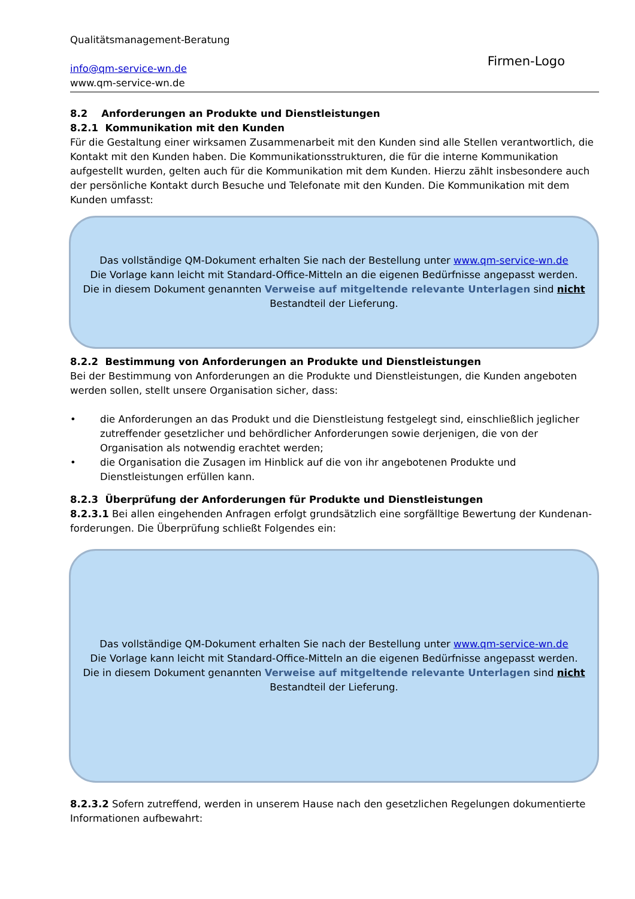Qualitätsmanagement-Beratung
info@qm-service-wn.de
www.qm-service-wn.de
Firmen-Logo
8.2 Anforderungen an Produkte und Dienstleistungen
8.2.1 Kommunikation mit den Kunden
Für die Gestaltung einer wirksamen Zusammenarbeit mit den Kunden sind alle Stellen verantwortlich, die Kontakt mit den Kunden haben. Die Kommunikationsstrukturen, die für die interne Kommunikation aufgestellt wurden, gelten auch für die Kommunikation mit dem Kunden. Hierzu zählt insbesondere auch der persönliche Kontakt durch Besuche und Telefonate mit den Kunden. Die Kommunikation mit dem Kunden umfasst:
Das vollständige QM-Dokument erhalten Sie nach der Bestellung unter www.qm-service-wn.de
Die Vorlage kann leicht mit Standard-Office-Mitteln an die eigenen Bedürfnisse angepasst werden.
Die in diesem Dokument genannten Verweise auf mitgeltende relevante Unterlagen sind nicht
Bestandteil der Lieferung.
8.2.2 Bestimmung von Anforderungen an Produkte und Dienstleistungen
Bei der Bestimmung von Anforderungen an die Produkte und Dienstleistungen, die Kunden angeboten werden sollen, stellt unsere Organisation sicher, dass:
• die Anforderungen an das Produkt und die Dienstleistung festgelegt sind, einschließlich jeglicher zutreffender gesetzlicher und behördlicher Anforderungen sowie derjenigen, die von der Organisation als notwendig erachtet werden;
• die Organisation die Zusagen im Hinblick auf die von ihr angebotenen Produkte und Dienstleistungen erfüllen kann.
8.2.3 Überprüfung der Anforderungen für Produkte und Dienstleistungen
8.2.3.1 Bei allen eingehenden Anfragen erfolgt grundsätzlich eine sorgfälltige Bewertung der Kundenan-forderungen. Die Überprüfung schließt Folgendes ein:
Das vollständige QM-Dokument erhalten Sie nach der Bestellung unter www.qm-service-wn.de
Die Vorlage kann leicht mit Standard-Office-Mitteln an die eigenen Bedürfnisse angepasst werden.
Die in diesem Dokument genannten Verweise auf mitgeltende relevante Unterlagen sind nicht
Bestandteil der Lieferung.
8.2.3.2 Sofern zutreffend, werden in unserem Hause nach den gesetzlichen Regelungen dokumentierte Informationen aufbewahrt: